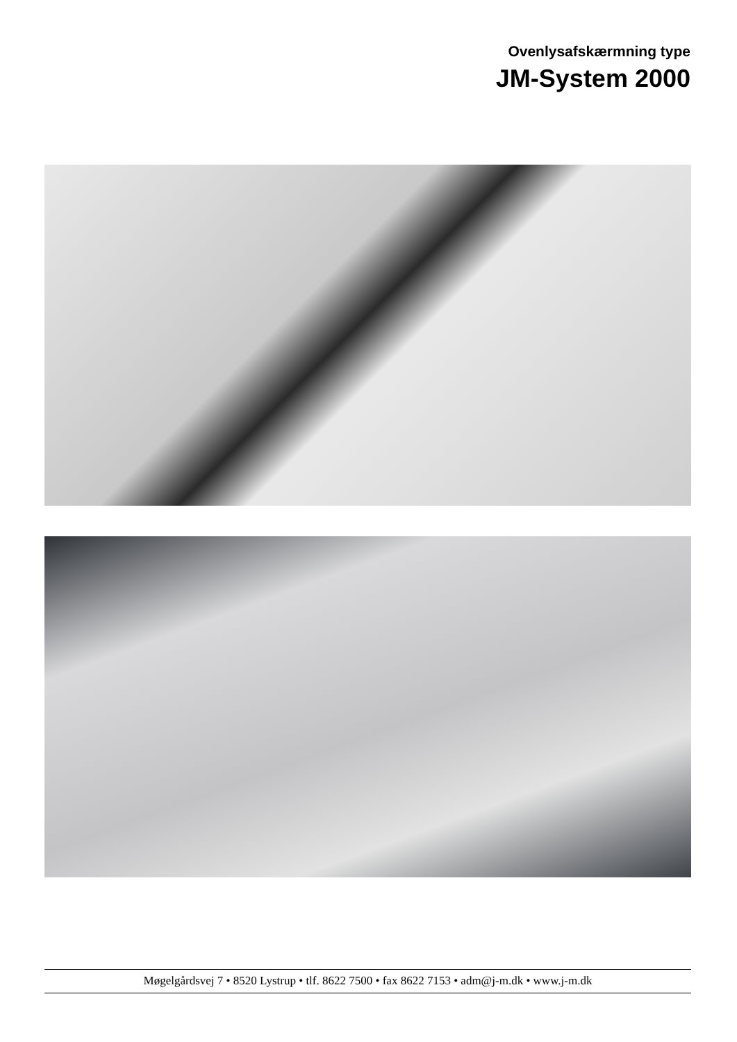Ovenlysafskærmning type
JM-System 2000
Møgelgårdsvej 7 • 8520 Lystrup • tlf. 8622 7500 • fax 8622 7153 • adm@j-m.dk • www.j-m.dk